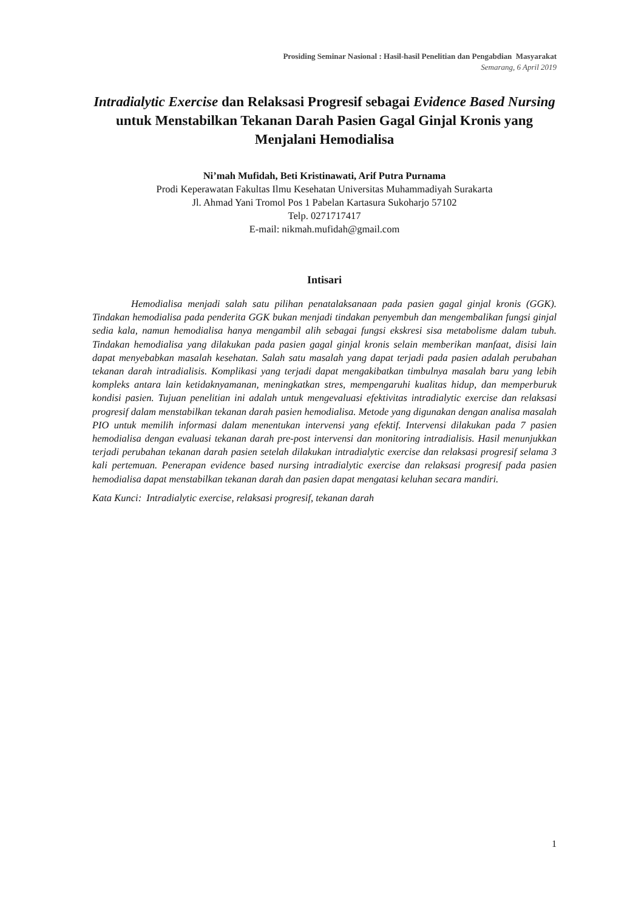Prosiding Seminar Nasional : Hasil-hasil Penelitian dan Pengabdian Masyarakat
Semarang, 6 April 2019
Intradialytic Exercise dan Relaksasi Progresif sebagai Evidence Based Nursing untuk Menstabilkan Tekanan Darah Pasien Gagal Ginjal Kronis yang Menjalani Hemodialisa
Ni’mah Mufidah, Beti Kristinawati, Arif Putra Purnama
Prodi Keperawatan Fakultas Ilmu Kesehatan Universitas Muhammadiyah Surakarta
Jl. Ahmad Yani Tromol Pos 1 Pabelan Kartasura Sukoharjo 57102
Telp. 0271717417
E-mail: nikmah.mufidah@gmail.com
Intisari
Hemodialisa menjadi salah satu pilihan penatalaksanaan pada pasien gagal ginjal kronis (GGK). Tindakan hemodialisa pada penderita GGK bukan menjadi tindakan penyembuh dan mengembalikan fungsi ginjal sedia kala, namun hemodialisa hanya mengambil alih sebagai fungsi ekskresi sisa metabolisme dalam tubuh. Tindakan hemodialisa yang dilakukan pada pasien gagal ginjal kronis selain memberikan manfaat, disisi lain dapat menyebabkan masalah kesehatan. Salah satu masalah yang dapat terjadi pada pasien adalah perubahan tekanan darah intradialisis. Komplikasi yang terjadi dapat mengakibatkan timbulnya masalah baru yang lebih kompleks antara lain ketidaknyamanan, meningkatkan stres, mempengaruhi kualitas hidup, dan memperburuk kondisi pasien. Tujuan penelitian ini adalah untuk mengevaluasi efektivitas intradialytic exercise dan relaksasi progresif dalam menstabilkan tekanan darah pasien hemodialisa. Metode yang digunakan dengan analisa masalah PIO untuk memilih informasi dalam menentukan intervensi yang efektif. Intervensi dilakukan pada 7 pasien hemodialisa dengan evaluasi tekanan darah pre-post intervensi dan monitoring intradialisis. Hasil menunjukkan terjadi perubahan tekanan darah pasien setelah dilakukan intradialytic exercise dan relaksasi progresif selama 3 kali pertemuan. Penerapan evidence based nursing intradialytic exercise dan relaksasi progresif pada pasien hemodialisa dapat menstabilkan tekanan darah dan pasien dapat mengatasi keluhan secara mandiri.
Kata Kunci: Intradialytic exercise, relaksasi progresif, tekanan darah
1